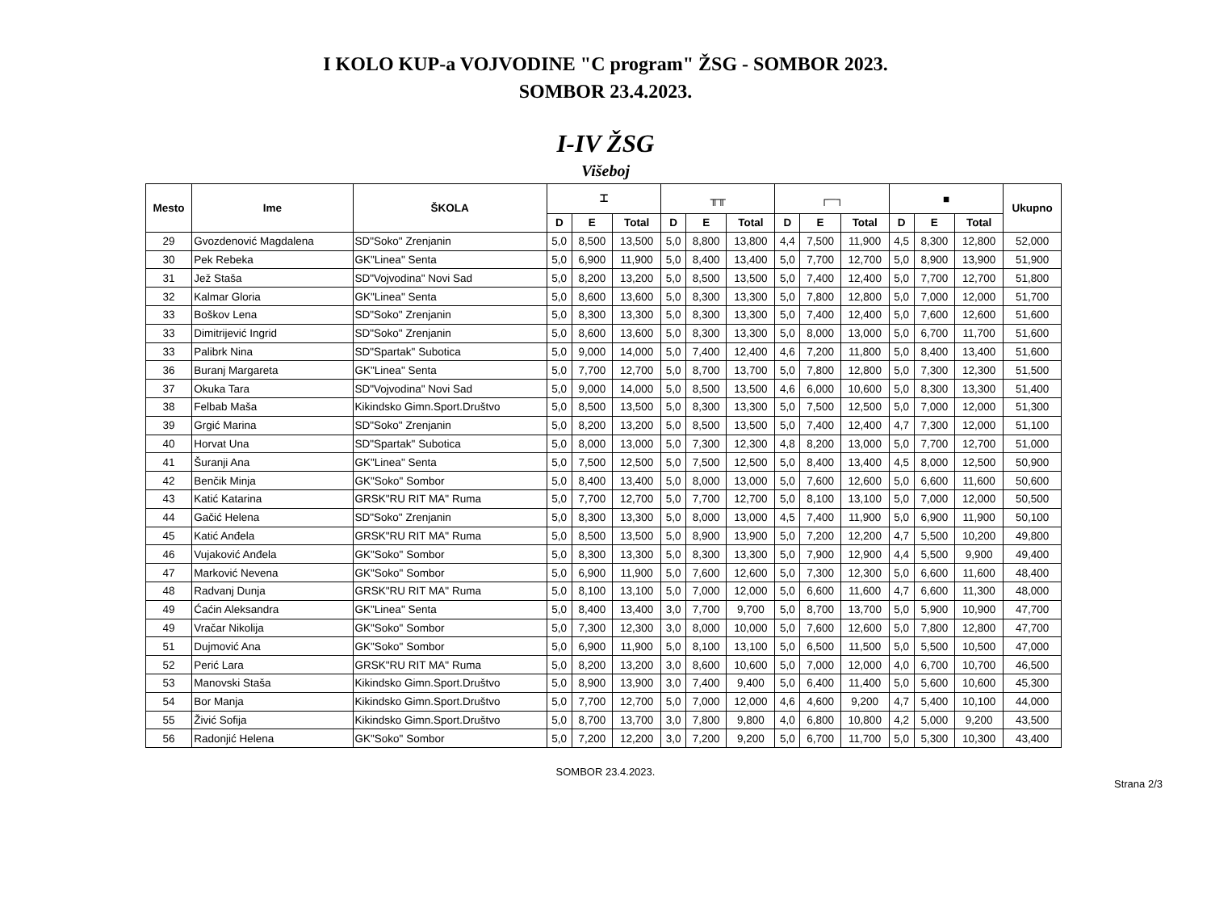I KOLO KUP-a VOJVODINE "C program" ŽSG - SOMBOR 2023.
SOMBOR 23.4.2023.
I-IV ŽSG
Višeboj
| Mesto | Ime | ŠKOLA | ⌶ | | | ╥╥ | | | ┌─┐ | | | ■ | | | Ukupno |
| --- | --- | --- | --- | --- | --- | --- | --- | --- | --- | --- | --- | --- | --- | --- | --- |
| | | | D | E | Total | D | E | Total | D | E | Total | D | E | Total | |
| 29 | Gvozdenović Magdalena | SD"Soko" Zrenjanin | 5,0 | 8,500 | 13,500 | 5,0 | 8,800 | 13,800 | 4,4 | 7,500 | 11,900 | 4,5 | 8,300 | 12,800 | 52,000 |
| 30 | Pek Rebeka | GK"Linea" Senta | 5,0 | 6,900 | 11,900 | 5,0 | 8,400 | 13,400 | 5,0 | 7,700 | 12,700 | 5,0 | 8,900 | 13,900 | 51,900 |
| 31 | Jež Staša | SD"Vojvodina" Novi Sad | 5,0 | 8,200 | 13,200 | 5,0 | 8,500 | 13,500 | 5,0 | 7,400 | 12,400 | 5,0 | 7,700 | 12,700 | 51,800 |
| 32 | Kalmar Gloria | GK"Linea" Senta | 5,0 | 8,600 | 13,600 | 5,0 | 8,300 | 13,300 | 5,0 | 7,800 | 12,800 | 5,0 | 7,000 | 12,000 | 51,700 |
| 33 | Boškov Lena | SD"Soko" Zrenjanin | 5,0 | 8,300 | 13,300 | 5,0 | 8,300 | 13,300 | 5,0 | 7,400 | 12,400 | 5,0 | 7,600 | 12,600 | 51,600 |
| 33 | Dimitrijević Ingrid | SD"Soko" Zrenjanin | 5,0 | 8,600 | 13,600 | 5,0 | 8,300 | 13,300 | 5,0 | 8,000 | 13,000 | 5,0 | 6,700 | 11,700 | 51,600 |
| 33 | Palibrk Nina | SD"Spartak" Subotica | 5,0 | 9,000 | 14,000 | 5,0 | 7,400 | 12,400 | 4,6 | 7,200 | 11,800 | 5,0 | 8,400 | 13,400 | 51,600 |
| 36 | Buranj Margareta | GK"Linea" Senta | 5,0 | 7,700 | 12,700 | 5,0 | 8,700 | 13,700 | 5,0 | 7,800 | 12,800 | 5,0 | 7,300 | 12,300 | 51,500 |
| 37 | Okuka Tara | SD"Vojvodina" Novi Sad | 5,0 | 9,000 | 14,000 | 5,0 | 8,500 | 13,500 | 4,6 | 6,000 | 10,600 | 5,0 | 8,300 | 13,300 | 51,400 |
| 38 | Felbab Maša | Kikindsko Gimn.Sport.Društvo | 5,0 | 8,500 | 13,500 | 5,0 | 8,300 | 13,300 | 5,0 | 7,500 | 12,500 | 5,0 | 7,000 | 12,000 | 51,300 |
| 39 | Grgić Marina | SD"Soko" Zrenjanin | 5,0 | 8,200 | 13,200 | 5,0 | 8,500 | 13,500 | 5,0 | 7,400 | 12,400 | 4,7 | 7,300 | 12,000 | 51,100 |
| 40 | Horvat Una | SD"Spartak" Subotica | 5,0 | 8,000 | 13,000 | 5,0 | 7,300 | 12,300 | 4,8 | 8,200 | 13,000 | 5,0 | 7,700 | 12,700 | 51,000 |
| 41 | Šuranji Ana | GK"Linea" Senta | 5,0 | 7,500 | 12,500 | 5,0 | 7,500 | 12,500 | 5,0 | 8,400 | 13,400 | 4,5 | 8,000 | 12,500 | 50,900 |
| 42 | Benčik Minja | GK"Soko" Sombor | 5,0 | 8,400 | 13,400 | 5,0 | 8,000 | 13,000 | 5,0 | 7,600 | 12,600 | 5,0 | 6,600 | 11,600 | 50,600 |
| 43 | Katić Katarina | GRSK"RU RIT MA" Ruma | 5,0 | 7,700 | 12,700 | 5,0 | 7,700 | 12,700 | 5,0 | 8,100 | 13,100 | 5,0 | 7,000 | 12,000 | 50,500 |
| 44 | Gačić Helena | SD"Soko" Zrenjanin | 5,0 | 8,300 | 13,300 | 5,0 | 8,000 | 13,000 | 4,5 | 7,400 | 11,900 | 5,0 | 6,900 | 11,900 | 50,100 |
| 45 | Katić Anđela | GRSK"RU RIT MA" Ruma | 5,0 | 8,500 | 13,500 | 5,0 | 8,900 | 13,900 | 5,0 | 7,200 | 12,200 | 4,7 | 5,500 | 10,200 | 49,800 |
| 46 | Vujaković Anđela | GK"Soko" Sombor | 5,0 | 8,300 | 13,300 | 5,0 | 8,300 | 13,300 | 5,0 | 7,900 | 12,900 | 4,4 | 5,500 | 9,900 | 49,400 |
| 47 | Marković Nevena | GK"Soko" Sombor | 5,0 | 6,900 | 11,900 | 5,0 | 7,600 | 12,600 | 5,0 | 7,300 | 12,300 | 5,0 | 6,600 | 11,600 | 48,400 |
| 48 | Radvanj Dunja | GRSK"RU RIT MA" Ruma | 5,0 | 8,100 | 13,100 | 5,0 | 7,000 | 12,000 | 5,0 | 6,600 | 11,600 | 4,7 | 6,600 | 11,300 | 48,000 |
| 49 | Ćaćin Aleksandra | GK"Linea" Senta | 5,0 | 8,400 | 13,400 | 3,0 | 7,700 | 9,700 | 5,0 | 8,700 | 13,700 | 5,0 | 5,900 | 10,900 | 47,700 |
| 49 | Vračar Nikolija | GK"Soko" Sombor | 5,0 | 7,300 | 12,300 | 3,0 | 8,000 | 10,000 | 5,0 | 7,600 | 12,600 | 5,0 | 7,800 | 12,800 | 47,700 |
| 51 | Dujmović Ana | GK"Soko" Sombor | 5,0 | 6,900 | 11,900 | 5,0 | 8,100 | 13,100 | 5,0 | 6,500 | 11,500 | 5,0 | 5,500 | 10,500 | 47,000 |
| 52 | Perić Lara | GRSK"RU RIT MA" Ruma | 5,0 | 8,200 | 13,200 | 3,0 | 8,600 | 10,600 | 5,0 | 7,000 | 12,000 | 4,0 | 6,700 | 10,700 | 46,500 |
| 53 | Manovski Staša | Kikindsko Gimn.Sport.Društvo | 5,0 | 8,900 | 13,900 | 3,0 | 7,400 | 9,400 | 5,0 | 6,400 | 11,400 | 5,0 | 5,600 | 10,600 | 45,300 |
| 54 | Bor Manja | Kikindsko Gimn.Sport.Društvo | 5,0 | 7,700 | 12,700 | 5,0 | 7,000 | 12,000 | 4,6 | 4,600 | 9,200 | 4,7 | 5,400 | 10,100 | 44,000 |
| 55 | Živić Sofija | Kikindsko Gimn.Sport.Društvo | 5,0 | 8,700 | 13,700 | 3,0 | 7,800 | 9,800 | 4,0 | 6,800 | 10,800 | 4,2 | 5,000 | 9,200 | 43,500 |
| 56 | Radonjić Helena | GK"Soko" Sombor | 5,0 | 7,200 | 12,200 | 3,0 | 7,200 | 9,200 | 5,0 | 6,700 | 11,700 | 5,0 | 5,300 | 10,300 | 43,400 |
SOMBOR 23.4.2023.
Strana 2/3